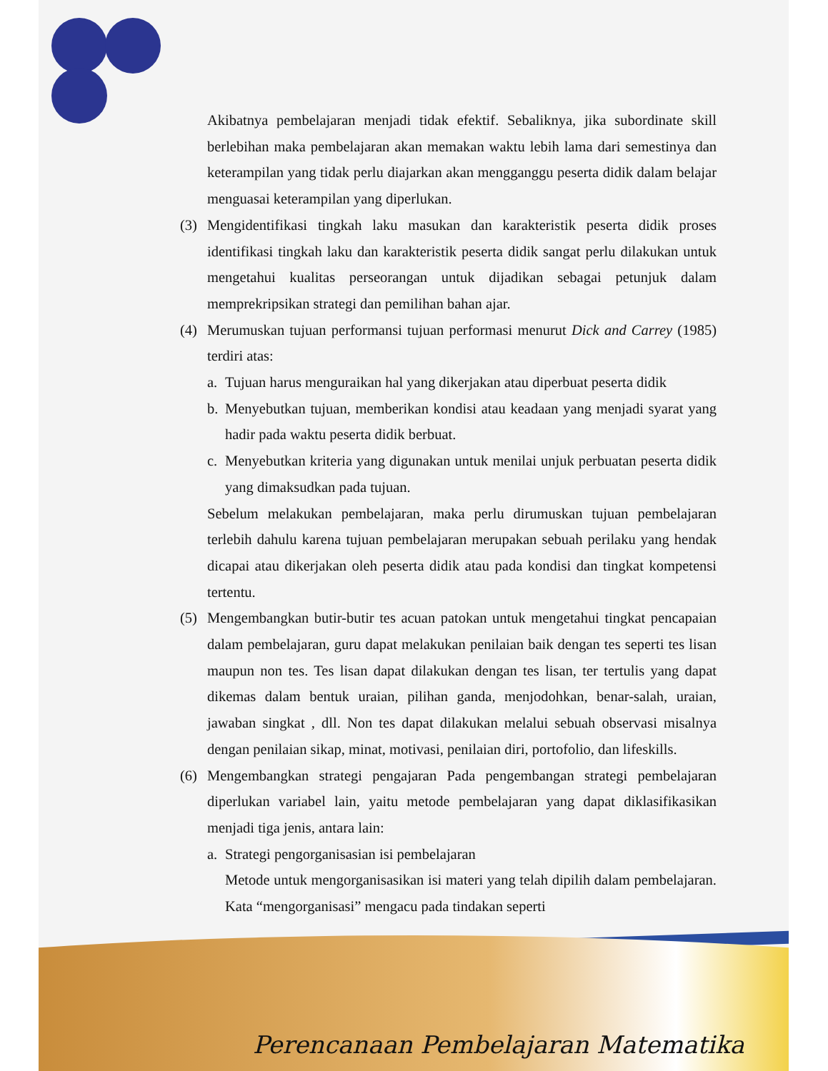Akibatnya pembelajaran menjadi tidak efektif. Sebaliknya, jika subordinate skill berlebihan maka pembelajaran akan memakan waktu lebih lama dari semestinya dan keterampilan yang tidak perlu diajarkan akan mengganggu peserta didik dalam belajar menguasai keterampilan yang diperlukan.
(3) Mengidentifikasi tingkah laku masukan dan karakteristik peserta didik proses identifikasi tingkah laku dan karakteristik peserta didik sangat perlu dilakukan untuk mengetahui kualitas perseorangan untuk dijadikan sebagai petunjuk dalam memprekripsikan strategi dan pemilihan bahan ajar.
(4) Merumuskan tujuan performansi tujuan performasi menurut Dick and Carrey (1985) terdiri atas:
a. Tujuan harus menguraikan hal yang dikerjakan atau diperbuat peserta didik
b. Menyebutkan tujuan, memberikan kondisi atau keadaan yang menjadi syarat yang hadir pada waktu peserta didik berbuat.
c. Menyebutkan kriteria yang digunakan untuk menilai unjuk perbuatan peserta didik yang dimaksudkan pada tujuan.
Sebelum melakukan pembelajaran, maka perlu dirumuskan tujuan pembelajaran terlebih dahulu karena tujuan pembelajaran merupakan sebuah perilaku yang hendak dicapai atau dikerjakan oleh peserta didik atau pada kondisi dan tingkat kompetensi tertentu.
(5) Mengembangkan butir-butir tes acuan patokan untuk mengetahui tingkat pencapaian dalam pembelajaran, guru dapat melakukan penilaian baik dengan tes seperti tes lisan maupun non tes. Tes lisan dapat dilakukan dengan tes lisan, ter tertulis yang dapat dikemas dalam bentuk uraian, pilihan ganda, menjodohkan, benar-salah, uraian, jawaban singkat , dll. Non tes dapat dilakukan melalui sebuah observasi misalnya dengan penilaian sikap, minat, motivasi, penilaian diri, portofolio, dan lifeskills.
(6) Mengembangkan strategi pengajaran Pada pengembangan strategi pembelajaran diperlukan variabel lain, yaitu metode pembelajaran yang dapat diklasifikasikan menjadi tiga jenis, antara lain:
a. Strategi pengorganisasian isi pembelajaran
Metode untuk mengorganisasikan isi materi yang telah dipilih dalam pembelajaran. Kata “mengorganisasi” mengacu pada tindakan seperti
Perencanaan Pembelajaran Matematika